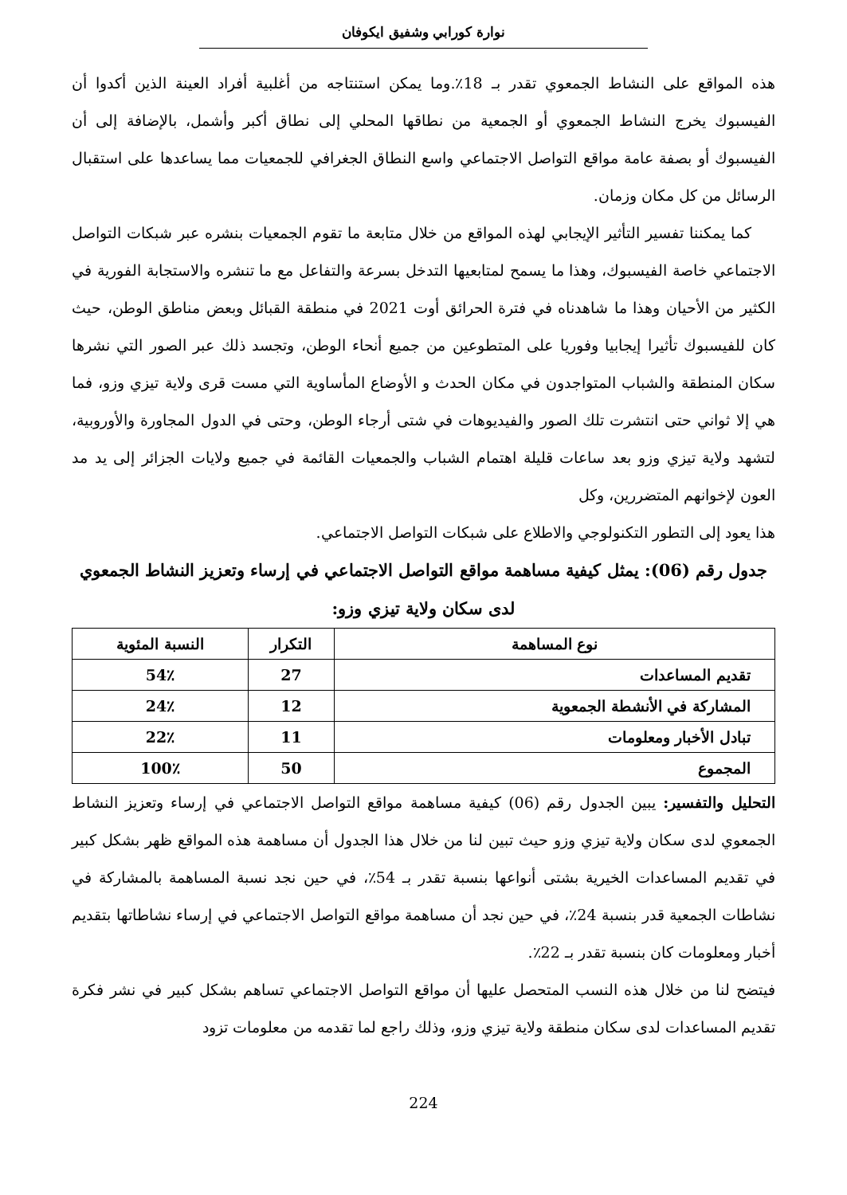نوارة كورابي وشفيق ايكوفان
هذه المواقع على النشاط الجمعوي تقدر بـ 18٪.وما يمكن استنتاجه من أغلبية أفراد العينة الذين أكدوا أن الفيسبوك يخرج النشاط الجمعوي أو الجمعية من نطاقها المحلي إلى نطاق أكبر وأشمل، بالإضافة إلى أن الفيسبوك أو بصفة عامة مواقع التواصل الاجتماعي واسع النطاق الجغرافي للجمعيات مما يساعدها على استقبال الرسائل من كل مكان وزمان.
كما يمكننا تفسير التأثير الإيجابي لهذه المواقع من خلال متابعة ما تقوم الجمعيات بنشره عبر شبكات التواصل الاجتماعي خاصة الفيسبوك، وهذا ما يسمح لمتابعيها التدخل بسرعة والتفاعل مع ما تنشره والاستجابة الفورية في الكثير من الأحيان وهذا ما شاهدناه في فترة الحرائق أوت 2021 في منطقة القبائل وبعض مناطق الوطن، حيث كان للفيسبوك تأثيرا إيجابيا وفوريا على المتطوعين من جميع أنحاء الوطن، وتجسد ذلك عبر الصور التي نشرها سكان المنطقة والشباب المتواجدون في مكان الحدث و الأوضاع المأساوية التي مست قرى ولاية تيزي وزو، فما هي إلا ثواني حتى انتشرت تلك الصور والفيديوهات في شتى أرجاء الوطن، وحتى في الدول المجاورة والأوروبية، لتشهد ولاية تيزي وزو بعد ساعات قليلة اهتمام الشباب والجمعيات القائمة في جميع ولايات الجزائر إلى يد مد العون لإخوانهم المتضررين، وكل
هذا يعود إلى التطور التكنولوجي والاطلاع على شبكات التواصل الاجتماعي.
جدول رقم (06): يمثل كيفية مساهمة مواقع التواصل الاجتماعي في إرساء وتعزيز النشاط الجمعوي لدى سكان ولاية تيزي وزو:
| نوع المساهمة | التكرار | النسبة المئوية |
| --- | --- | --- |
| تقديم المساعدات | 27 | 54٪ |
| المشاركة في الأنشطة الجمعوية | 12 | 24٪ |
| تبادل الأخبار ومعلومات | 11 | 22٪ |
| المجموع | 50 | 100٪ |
التحليل والتفسير: يبين الجدول رقم (06) كيفية مساهمة مواقع التواصل الاجتماعي في إرساء وتعزيز النشاط الجمعوي لدى سكان ولاية تيزي وزو حيث تبين لنا من خلال هذا الجدول أن مساهمة هذه المواقع ظهر بشكل كبير في تقديم المساعدات الخيرية بشتى أنواعها بنسبة تقدر بـ 54٪، في حين نجد نسبة المساهمة بالمشاركة في نشاطات الجمعية قدر بنسبة 24٪، في حين نجد أن مساهمة مواقع التواصل الاجتماعي في إرساء نشاطاتها بتقديم أخبار ومعلومات كان بنسبة تقدر بـ 22٪.
فيتضح لنا من خلال هذه النسب المتحصل عليها أن مواقع التواصل الاجتماعي تساهم بشكل كبير في نشر فكرة تقديم المساعدات لدى سكان منطقة ولاية تيزي وزو، وذلك راجع لما تقدمه من معلومات تزود
224